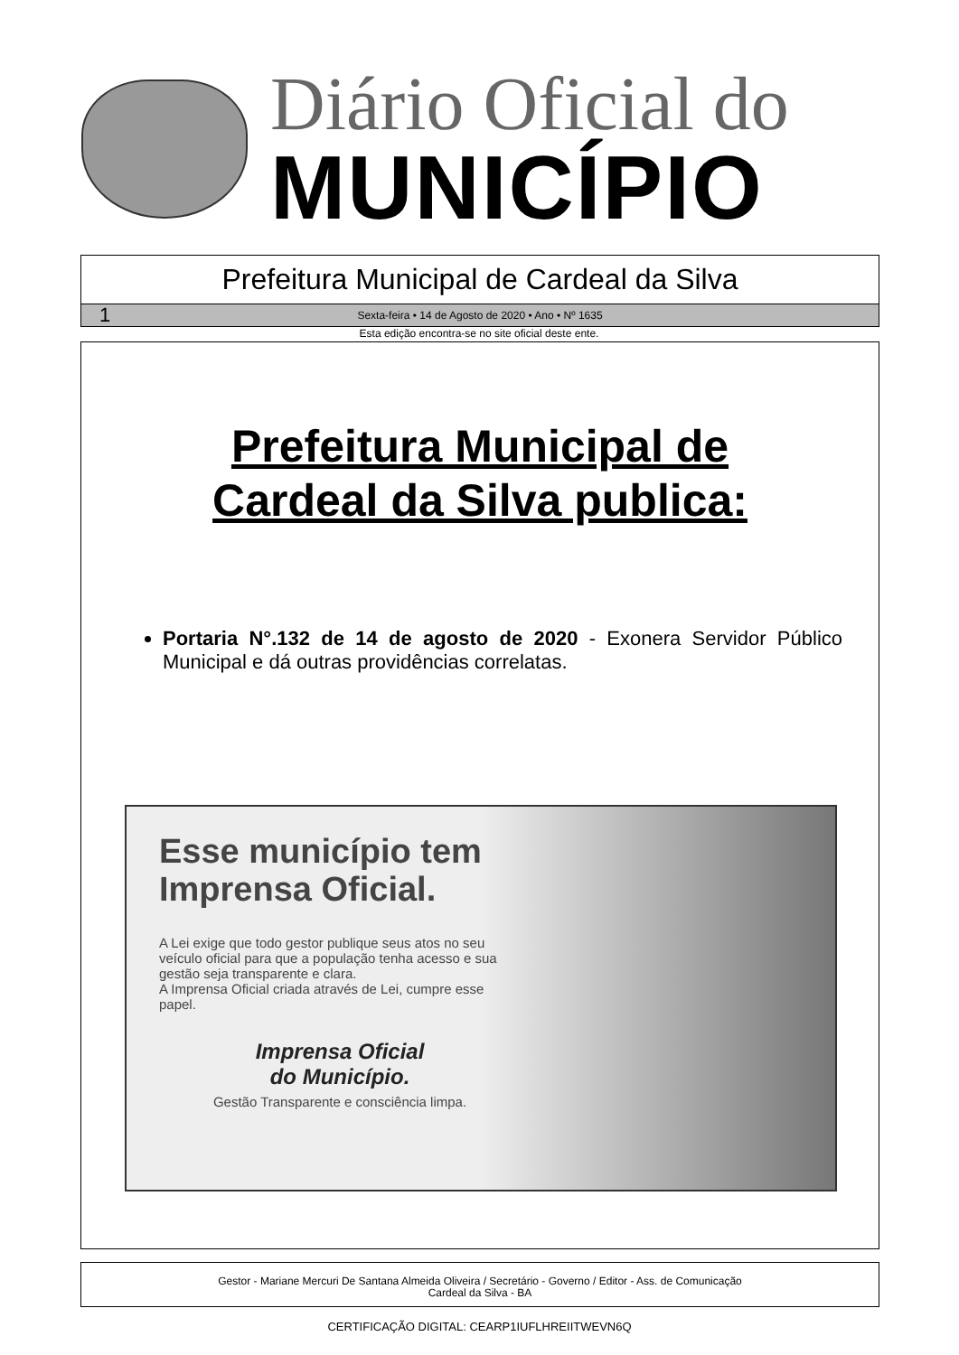Diário Oficial do
MUNICÍPIO
Prefeitura Municipal de Cardeal da Silva
1 Sexta-feira • 14 de Agosto de 2020 • Ano • Nº 1635
Esta edição encontra-se no site oficial deste ente.
Prefeitura Municipal de
Cardeal da Silva publica:
Portaria N°.132 de 14 de agosto de 2020 - Exonera Servidor Público Municipal e dá outras providências correlatas.
Esse município tem Imprensa Oficial.
A Lei exige que todo gestor publique seus atos no seu veículo oficial para que a população tenha acesso e sua gestão seja transparente e clara.
A Imprensa Oficial criada através de Lei, cumpre esse papel.
Imprensa Oficial
do Município.
Gestão Transparente e consciência limpa.
Gestor - Mariane Mercuri De Santana Almeida Oliveira / Secretário - Governo / Editor - Ass. de Comunicação
Cardeal da Silva - BA
CERTIFICAÇÃO DIGITAL: CEARP1IUFLHREIITWEVN6Q